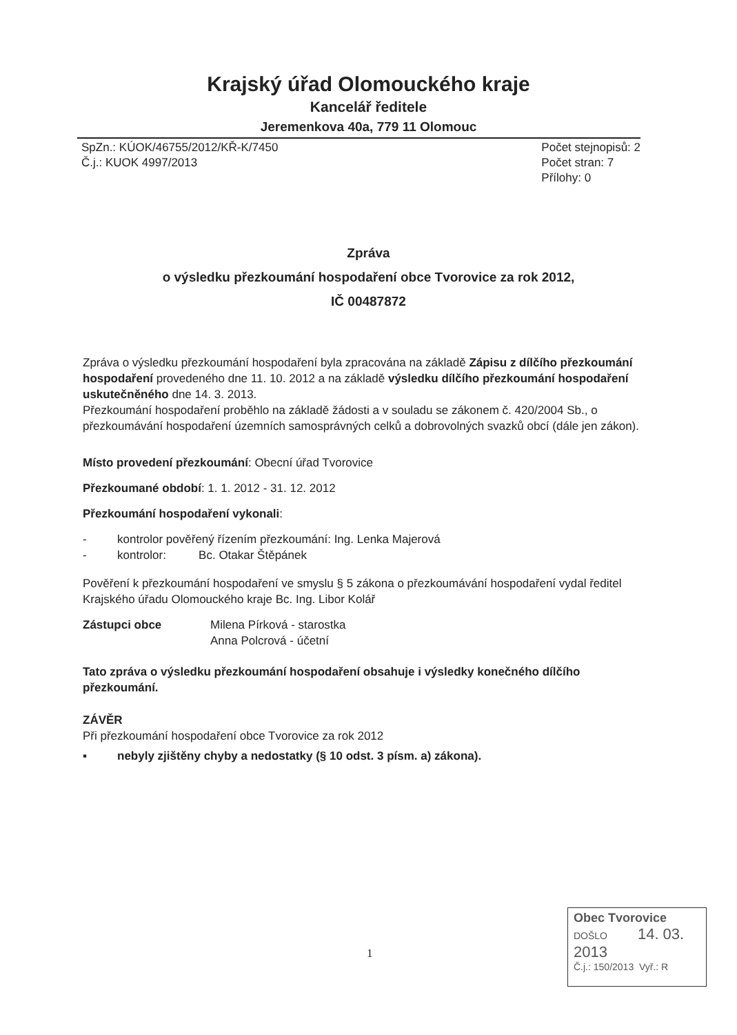Krajský úřad Olomouckého kraje
Kancelář ředitele
Jeremenkova 40a, 779 11 Olomouc
SpZn.: KÚOK/46755/2012/KŘ-K/7450
Č.j.: KUOK 4997/2013
Počet stejnopisů: 2
Počet stran: 7
Přílohy: 0
Zpráva
o výsledku přezkoumání hospodaření obce Tvorovice za rok 2012,
IČ 00487872
Zpráva o výsledku přezkoumání hospodaření byla zpracována na základě Zápisu z dílčího přezkoumání hospodaření provedeného dne 11. 10. 2012 a na základě výsledku dílčího přezkoumání hospodaření uskutečněného dne 14. 3. 2013.
Přezkoumání hospodaření proběhlo na základě žádosti a v souladu se zákonem č. 420/2004 Sb., o přezkoumávání hospodaření územních samosprávných celků a dobrovolných svazků obcí (dále jen zákon).
Místo provedení přezkoumání: Obecní úřad Tvorovice
Přezkoumané období: 1. 1. 2012 - 31. 12. 2012
Přezkoumání hospodaření vykonali:
- kontrolor pověřený řízením přezkoumání: Ing. Lenka Majerová
- kontrolor: Bc. Otakar Štěpánek
Pověření k přezkoumání hospodaření ve smyslu § 5 zákona o přezkoumávání hospodaření vydal ředitel Krajského úřadu Olomouckého kraje Bc. Ing. Libor Kolář
Zástupci obce Milena Pírková - starostka
Anna Polcrová - účetní
Tato zpráva o výsledku přezkoumání hospodaření obsahuje i výsledky konečného dílčího přezkoumání.
ZÁVĚR
Při přezkoumání hospodaření obce Tvorovice za rok 2012
▪ nebyly zjištěny chyby a nedostatky (§ 10 odst. 3 písm. a) zákona).
1
Obec Tvorovice
DOŠLO 14. 03. 2013
Č.j.: 150/2013 Vyř.: R